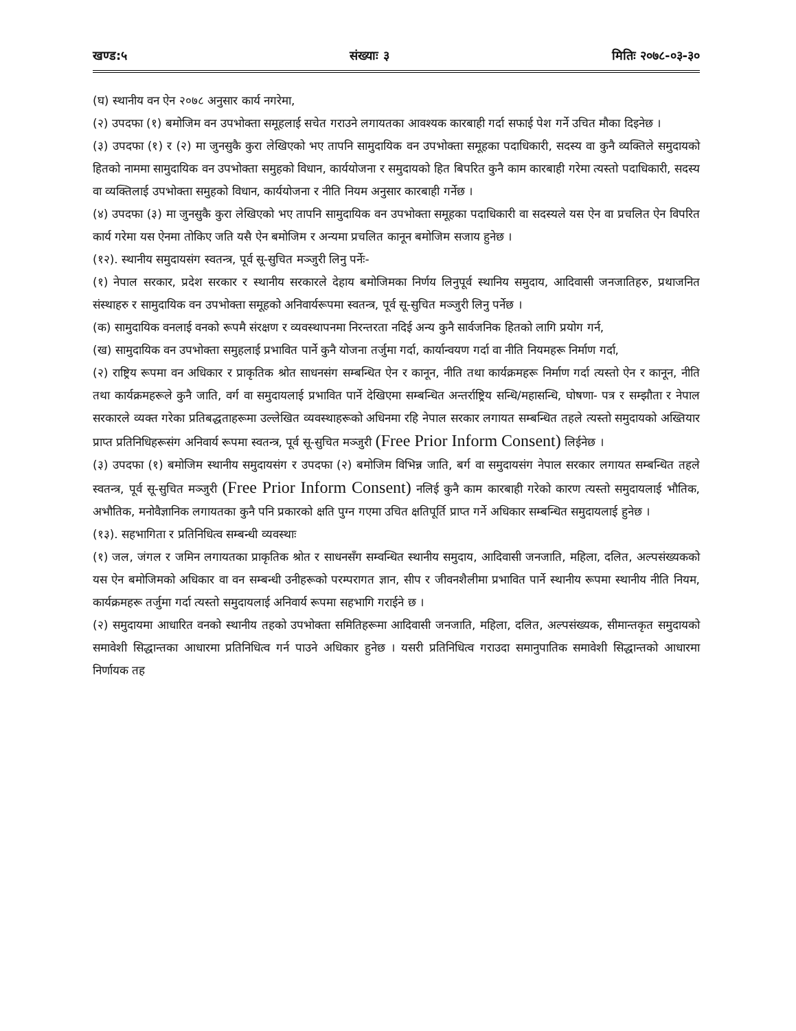खण्ड:५ संख्याः ३ मितिः २०७८-०३-३०
(घ) स्थानीय वन ऐन २०७८ अनुसार कार्य नगरेमा,
(२) उपदफा (१) बमोजिम वन उपभोक्ता समूहलाई सचेत गराउने लगायतका आवश्यक कारबाही गर्दा सफाई पेश गर्ने उचित मौका दिइनेछ ।
(३) उपदफा (१) र (२) मा जुनसुकै कुरा लेखिएको भए तापनि सामुदायिक वन उपभोक्ता समूहका पदाधिकारी, सदस्य वा कुनै व्यक्तिले समुदायको हितको नाममा सामुदायिक वन उपभोक्ता समुहको विधान, कार्ययोजना र समुदायको हित बिपरित कुनै काम कारबाही गरेमा त्यस्तो पदाधिकारी, सदस्य वा व्यक्तिलाई उपभोक्ता समुहको विधान, कार्ययोजना र नीति नियम अनुसार कारबाही गर्नेछ ।
(४) उपदफा (३) मा जुनसुकै कुरा लेखिएको भए तापनि सामुदायिक वन उपभोक्ता समूहका पदाधिकारी वा सदस्यले यस ऐन वा प्रचलित ऐन विपरित कार्य गरेमा यस ऐनमा तोकिए जति यसै ऐन बमोजिम र अन्यमा प्रचलित कानून बमोजिम सजाय हुनेछ ।
(१२). स्थानीय समुदायसंग स्वतन्त्र, पूर्व सू-सुचित मञ्जुरी लिनु पर्नेः-
(१) नेपाल सरकार, प्रदेश सरकार र स्थानीय सरकारले देहाय बमोजिमका निर्णय लिनुपूर्व स्थानिय समुदाय, आदिवासी जनजातिहरु, प्रथाजनित संस्थाहरु र सामुदायिक वन उपभोक्ता समूहको अनिवार्यरूपमा स्वतन्त्र, पूर्व सू-सुचित मञ्जुरी लिनु पर्नेछ ।
(क) सामुदायिक वनलाई वनको रूपमै संरक्षण र व्यवस्थापनमा निरन्तरता नदिई अन्य कुनै सार्वजनिक हितको लागि प्रयोग गर्न,
(ख) सामुदायिक वन उपभोक्ता समुहलाई प्रभावित पार्ने कुनै योजना तर्जुमा गर्दा, कार्यान्वयण गर्दा वा नीति नियमहरू निर्माण गर्दा,
(२) राष्ट्रिय रूपमा वन अधिकार र प्राकृतिक श्रोत साधनसंग सम्बन्धित ऐन र कानून, नीति तथा कार्यक्रमहरू निर्माण गर्दा त्यस्तो ऐन र कानून, नीति तथा कार्यक्रमहरूले कुनै जाति, वर्ग वा समुदायलाई प्रभावित पार्ने देखिएमा सम्बन्धित अन्तर्राष्ट्रिय सन्धि/महासन्धि, घोषणा- पत्र र सम्झौता र नेपाल सरकारले व्यक्त गरेका प्रतिबद्धताहरूमा उल्लेखित व्यवस्थाहरूको अधिनमा रहि नेपाल सरकार लगायत सम्बन्धित तहले त्यस्तो समुदायको अख्तियार प्राप्त प्रतिनिधिहरूसंग अनिवार्य रूपमा स्वतन्त्र, पूर्व सू-सुचित मञ्जुरी (Free Prior Inform Consent) लिईनेछ ।
(३) उपदफा (१) बमोजिम स्थानीय समुदायसंग र उपदफा (२) बमोजिम विभिन्न जाति, बर्ग वा समुदायसंग नेपाल सरकार लगायत सम्बन्धित तहले स्वतन्त्र, पूर्व सू-सुचित मञ्जुरी (Free Prior Inform Consent) नलिई कुनै काम कारबाही गरेको कारण त्यस्तो समुदायलाई भौतिक, अभौतिक, मनोवैज्ञानिक लगायतका कुनै पनि प्रकारको क्षति पुग्न गएमा उचित क्षतिपूर्ति प्राप्त गर्ने अधिकार सम्बन्धित समुदायलाई हुनेछ ।
(१३). सहभागिता र प्रतिनिधित्व सम्बन्धी व्यवस्थाः
(१) जल, जंगल र जमिन लगायतका प्राकृतिक श्रोत र साधनसँग सम्वन्धित स्थानीय समुदाय, आदिवासी जनजाति, महिला, दलित, अल्पसंख्यकको यस ऐन बमोजिमको अधिकार वा वन सम्बन्धी उनीहरूको परम्परागत ज्ञान, सीप र जीवनशैलीमा प्रभावित पार्ने स्थानीय रूपमा स्थानीय नीति नियम, कार्यक्रमहरू तर्जुमा गर्दा त्यस्तो समुदायलाई अनिवार्य रूपमा सहभागि गराईने छ ।
(२) समुदायमा आधारित वनको स्थानीय तहको उपभोक्ता समितिहरूमा आदिवासी जनजाति, महिला, दलित, अल्पसंख्यक, सीमान्तकृत समुदायको समावेशी सिद्धान्तका आधारमा प्रतिनिधित्व गर्न पाउने अधिकार हुनेछ । यसरी प्रतिनिधित्व गराउदा समानुपातिक समावेशी सिद्धान्तको आधारमा निर्णायक तह